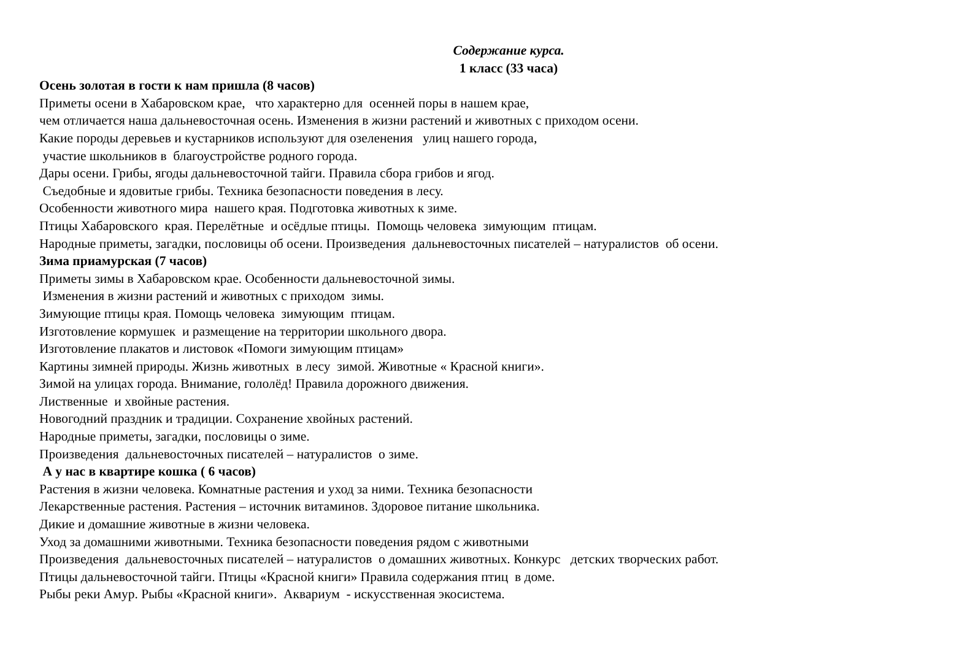Содержание курса.
1 класс (33 часа)
Осень золотая в гости к нам пришла (8 часов)
Приметы осени в Хабаровском крае, что характерно для осенней поры в нашем крае,
чем отличается наша дальневосточная осень. Изменения в жизни растений и животных с приходом осени.
Какие породы деревьев и кустарников используют для озеленения улиц нашего города,
участие школьников в благоустройстве родного города.
Дары осени. Грибы, ягоды дальневосточной тайги. Правила сбора грибов и ягод.
Съедобные и ядовитые грибы. Техника безопасности поведения в лесу.
Особенности животного мира нашего края. Подготовка животных к зиме.
Птицы Хабаровского края. Перелётные и осёдлые птицы. Помощь человека зимующим птицам.
Народные приметы, загадки, пословицы об осени. Произведения дальневосточных писателей – натуралистов об осени.
Зима приамурская (7 часов)
Приметы зимы в Хабаровском крае. Особенности дальневосточной зимы.
Изменения в жизни растений и животных с приходом зимы.
Зимующие птицы края. Помощь человека зимующим птицам.
Изготовление кормушек и размещение на территории школьного двора.
Изготовление плакатов и листовок «Помоги зимующим птицам»
Картины зимней природы. Жизнь животных в лесу зимой. Животные « Красной книги».
Зимой на улицах города. Внимание, гололёд! Правила дорожного движения.
Лиственные и хвойные растения.
Новогодний праздник и традиции. Сохранение хвойных растений.
Народные приметы, загадки, пословицы о зиме.
Произведения дальневосточных писателей – натуралистов о зиме.
А у нас в квартире кошка ( 6 часов)
Растения в жизни человека. Комнатные растения и уход за ними. Техника безопасности
Лекарственные растения. Растения – источник витаминов. Здоровое питание школьника.
Дикие и домашние животные в жизни человека.
Уход за домашними животными. Техника безопасности поведения рядом с животными
Произведения дальневосточных писателей – натуралистов о домашних животных. Конкурс детских творческих работ.
Птицы дальневосточной тайги. Птицы «Красной книги» Правила содержания птиц в доме.
Рыбы реки Амур. Рыбы «Красной книги». Аквариум - искусственная экосистема.